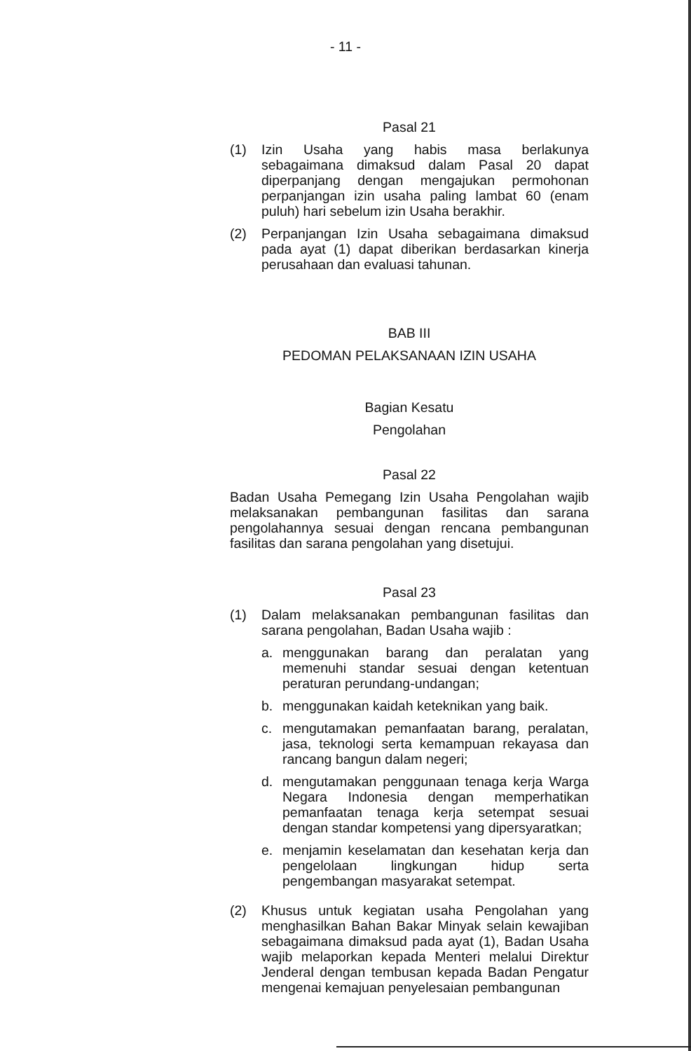- 11 -
Pasal 21
(1) Izin Usaha yang habis masa berlakunya sebagaimana dimaksud dalam Pasal 20 dapat diperpanjang dengan mengajukan permohonan perpanjangan izin usaha paling lambat 60 (enam puluh) hari sebelum izin Usaha berakhir.
(2) Perpanjangan Izin Usaha sebagaimana dimaksud pada ayat (1) dapat diberikan berdasarkan kinerja perusahaan dan evaluasi tahunan.
BAB III
PEDOMAN PELAKSANAAN IZIN USAHA
Bagian Kesatu
Pengolahan
Pasal 22
Badan Usaha Pemegang Izin Usaha Pengolahan wajib melaksanakan pembangunan fasilitas dan sarana pengolahannya sesuai dengan rencana pembangunan fasilitas dan sarana pengolahan yang disetujui.
Pasal 23
(1) Dalam melaksanakan pembangunan fasilitas dan sarana pengolahan, Badan Usaha wajib :
a. menggunakan barang dan peralatan yang memenuhi standar sesuai dengan ketentuan peraturan perundang-undangan;
b. menggunakan kaidah keteknikan yang baik.
c. mengutamakan pemanfaatan barang, peralatan, jasa, teknologi serta kemampuan rekayasa dan rancang bangun dalam negeri;
d. mengutamakan penggunaan tenaga kerja Warga Negara Indonesia dengan memperhatikan pemanfaatan tenaga kerja setempat sesuai dengan standar kompetensi yang dipersyaratkan;
e. menjamin keselamatan dan kesehatan kerja dan pengelolaan lingkungan hidup serta pengembangan masyarakat setempat.
(2) Khusus untuk kegiatan usaha Pengolahan yang menghasilkan Bahan Bakar Minyak selain kewajiban sebagaimana dimaksud pada ayat (1), Badan Usaha wajib melaporkan kepada Menteri melalui Direktur Jenderal dengan tembusan kepada Badan Pengatur mengenai kemajuan penyelesaian pembangunan